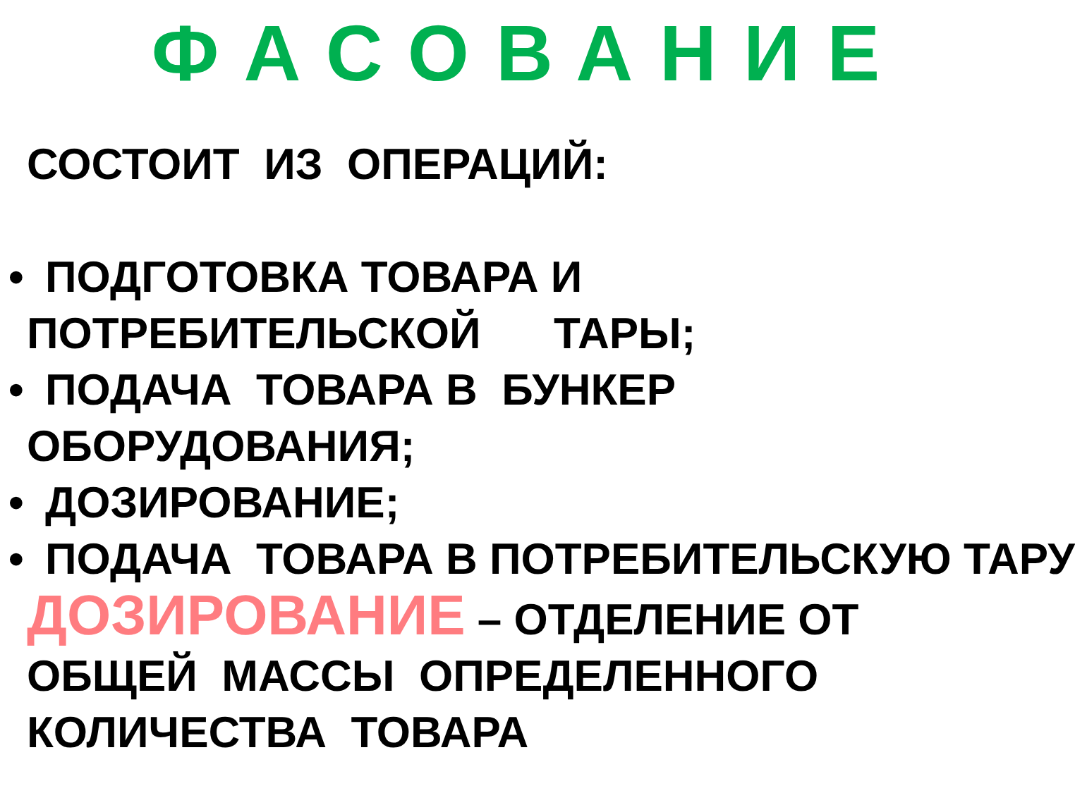ФАСОВАНИЕ
СОСТОИТ ИЗ ОПЕРАЦИЙ:
• ПОДГОТОВКА ТОВАРА И
ПОТРЕБИТЕЛЬСКОЙ ТАРЫ;
• ПОДАЧА ТОВАРА В БУНКЕР
ОБОРУДОВАНИЯ;
• ДОЗИРОВАНИЕ;
• ПОДАЧА ТОВАРА В ПОТРЕБИТЕЛЬСКУЮ ТАРУ
ДОЗИРОВАНИЕ – ОТДЕЛЕНИЕ ОТ
ОБЩЕЙ МАССЫ ОПРЕДЕЛЕННОГО
КОЛИЧЕСТВА ТОВАРА